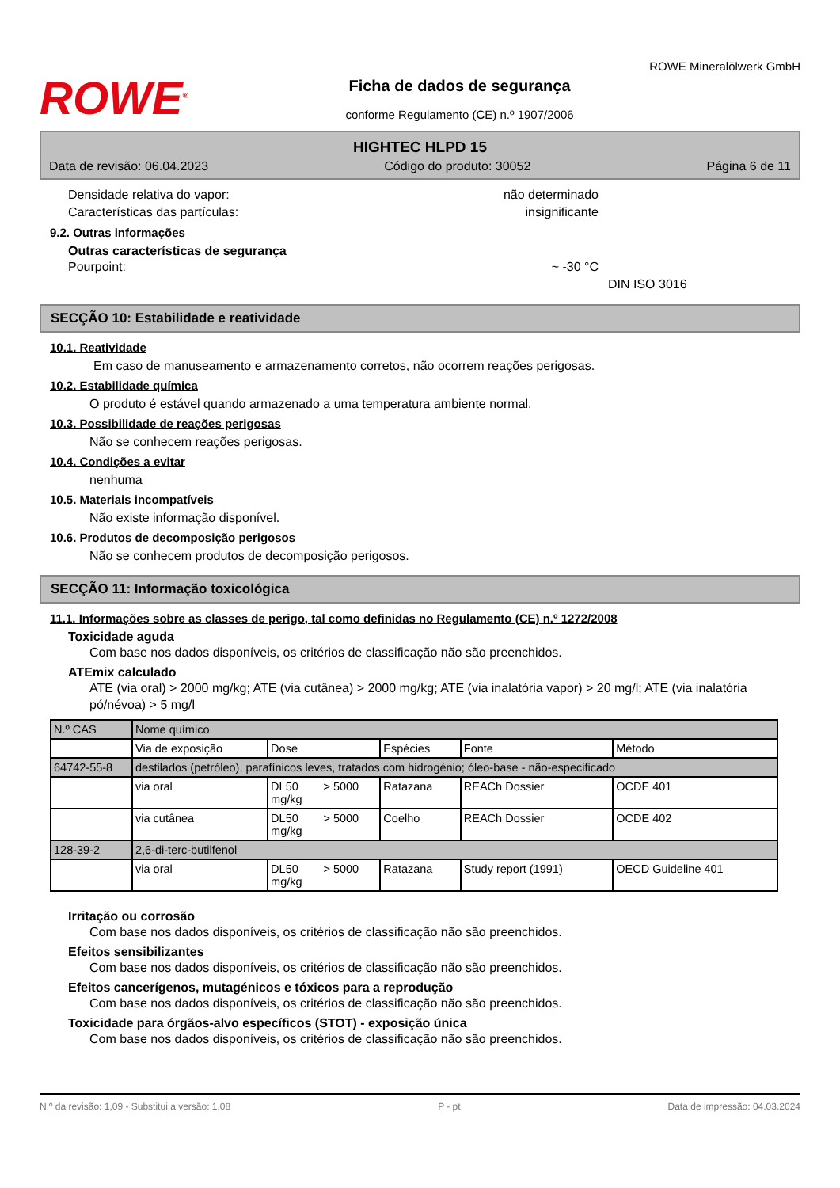ROWE<sup>®</sup>
Ficha de dados de segurança
conforme Regulamento (CE) n.º 1907/2006
ROWE Mineralölwerk GmbH
HIGHTEC HLPD 15
Data de revisão: 06.04.2023 Código do produto: 30052 Página 6 de 11
Densidade relativa do vapor: não determinado
Características das partículas: insignificante
9.2. Outras informações
Outras características de segurança
Pourpoint: ~ -30 °C
DIN ISO 3016
SECÇÃO 10: Estabilidade e reatividade
10.1. Reatividade
Em caso de manuseamento e armazenamento corretos, não ocorrem reações perigosas.
10.2. Estabilidade química
O produto é estável quando armazenado a uma temperatura ambiente normal.
10.3. Possibilidade de reações perigosas
Não se conhecem reações perigosas.
10.4. Condições a evitar
nenhuma
10.5. Materiais incompatíveis
Não existe informação disponível.
10.6. Produtos de decomposição perigosos
Não se conhecem produtos de decomposição perigosos.
SECÇÃO 11: Informação toxicológica
11.1. Informações sobre as classes de perigo, tal como definidas no Regulamento (CE) n.º 1272/2008
Toxicidade aguda
Com base nos dados disponíveis, os critérios de classificação não são preenchidos.
ATEmix calculado
ATE (via oral) > 2000 mg/kg; ATE (via cutânea) > 2000 mg/kg; ATE (via inalatória vapor) > 20 mg/l; ATE (via inalatória pó/névoa) > 5 mg/l
| N.º CAS | Nome químico | | | | | |
| --- | --- | --- | --- | --- | --- | --- |
| | Via de exposição | Dose | | Espécies | Fonte | Método |
| 64742-55-8 | destilados (petróleo), parafínicos leves, tratados com hidrogénio; óleo-base - não-especificado | | | | | |
| | via oral | DL50 mg/kg | > 5000 | Ratazana | REACh Dossier | OCDE 401 |
| | via cutânea | DL50 mg/kg | > 5000 | Coelho | REACh Dossier | OCDE 402 |
| 128-39-2 | 2,6-di-terc-butilfenol | | | | | |
| | via oral | DL50 mg/kg | > 5000 | Ratazana | Study report (1991) | OECD Guideline 401 |
Irritação ou corrosão
Com base nos dados disponíveis, os critérios de classificação não são preenchidos.
Efeitos sensibilizantes
Com base nos dados disponíveis, os critérios de classificação não são preenchidos.
Efeitos cancerígenos, mutagénicos e tóxicos para a reprodução
Com base nos dados disponíveis, os critérios de classificação não são preenchidos.
Toxicidade para órgãos-alvo específicos (STOT) - exposição única
Com base nos dados disponíveis, os critérios de classificação não são preenchidos.
N.º da revisão: 1,09 - Substitui a versão: 1,08 P - pt Data de impressão: 04.03.2024